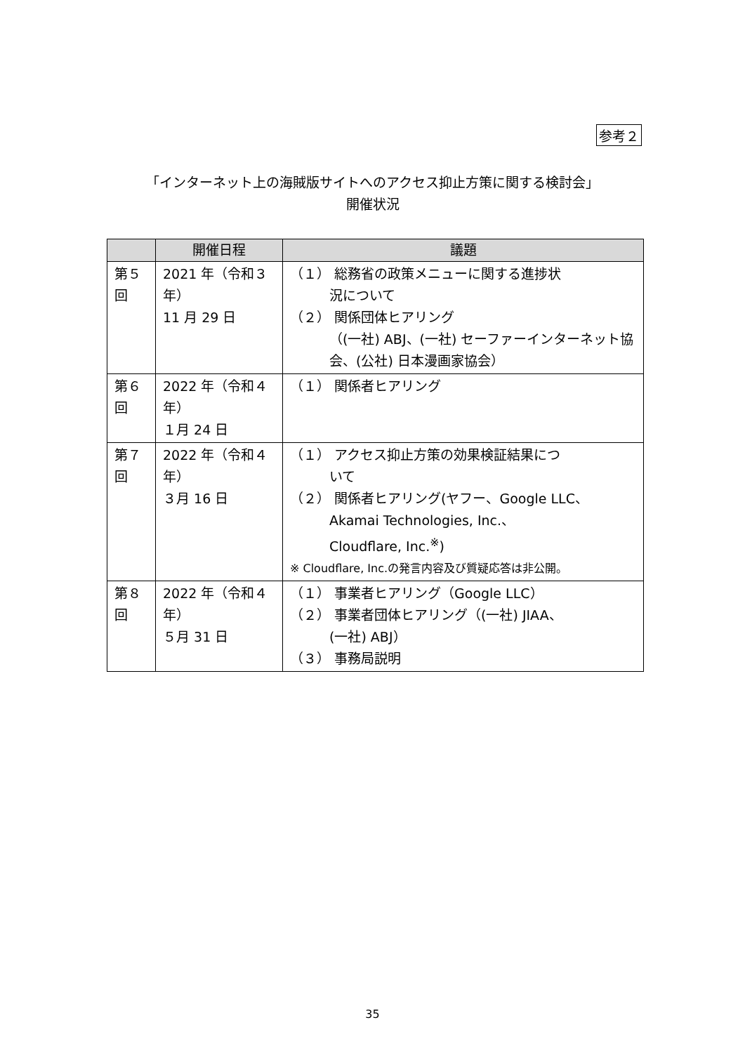参考２
「インターネット上の海賊版サイトへのアクセス抑止方策に関する検討会」
開催状況
| | 開催日程 | 議題 |
| --- | --- | --- |
| 第５回 | 2021 年（令和３年） 11 月 29 日 | （１） 総務省の政策メニューに関する進捗状 況について （２） 関係団体ヒアリング （(一社) ABJ、(一社) セーファーインターネット協会、(公社) 日本漫画家協会） |
| 第６回 | 2022 年（令和４年） １月 24 日 | （１） 関係者ヒアリング |
| 第７回 | 2022 年（令和４年） ３月 16 日 | （１） アクセス抑止方策の効果検証結果につ いて （２） 関係者ヒアリング(ヤフー、Google LLC、 Akamai Technologies, Inc.、 Cloudflare, Inc.<sup>※</sup>) ※ Cloudflare, Inc.の発言内容及び質疑応答は非公開。 |
| 第８回 | 2022 年（令和４年） ５月 31 日 | （１） 事業者ヒアリング（Google LLC） （２） 事業者団体ヒアリング（(一社) JIAA、 (一社) ABJ） （３） 事務局説明 |
35